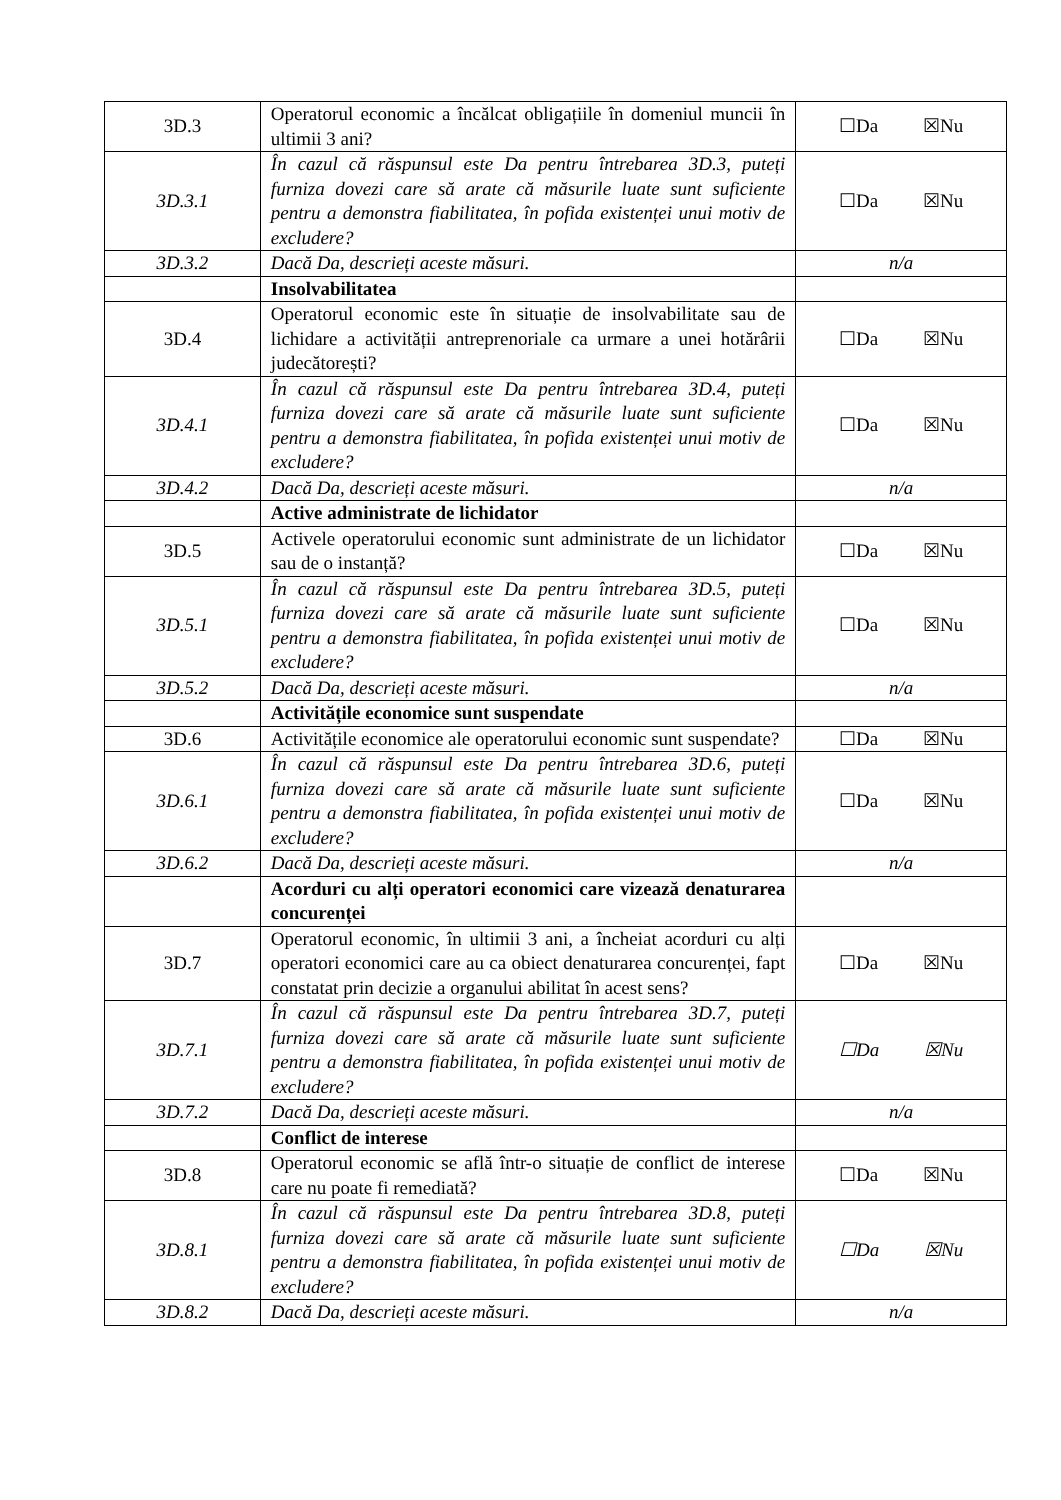| 3D.3 | Operatorul economic a încălcat obligațiile în domeniul muncii în ultimii 3 ani? | ☐Da ☒Nu |
| 3D.3.1 | În cazul că răspunsul este Da pentru întrebarea 3D.3, puteți furniza dovezi care să arate că măsurile luate sunt suficiente pentru a demonstra fiabilitatea, în pofida existenței unui motiv de excludere? | ☐Da ☒Nu |
| 3D.3.2 | Dacă Da, descrieți aceste măsuri. | n/a |
| | Insolvabilitatea | |
| 3D.4 | Operatorul economic este în situație de insolvabilitate sau de lichidare a activității antreprenoriale ca urmare a unei hotărârii judecătorești? | ☐Da ☒Nu |
| 3D.4.1 | În cazul că răspunsul este Da pentru întrebarea 3D.4, puteți furniza dovezi care să arate că măsurile luate sunt suficiente pentru a demonstra fiabilitatea, în pofida existenței unui motiv de excludere? | ☐Da ☒Nu |
| 3D.4.2 | Dacă Da, descrieți aceste măsuri. | n/a |
| | Active administrate de lichidator | |
| 3D.5 | Activele operatorului economic sunt administrate de un lichidator sau de o instanță? | ☐Da ☒Nu |
| 3D.5.1 | În cazul că răspunsul este Da pentru întrebarea 3D.5, puteți furniza dovezi care să arate că măsurile luate sunt suficiente pentru a demonstra fiabilitatea, în pofida existenței unui motiv de excludere? | ☐Da ☒Nu |
| 3D.5.2 | Dacă Da, descrieți aceste măsuri. | n/a |
| | Activitățile economice sunt suspendate | |
| 3D.6 | Activitățile economice ale operatorului economic sunt suspendate? | ☐Da ☒Nu |
| 3D.6.1 | În cazul că răspunsul este Da pentru întrebarea 3D.6, puteți furniza dovezi care să arate că măsurile luate sunt suficiente pentru a demonstra fiabilitatea, în pofida existenței unui motiv de excludere? | ☐Da ☒Nu |
| 3D.6.2 | Dacă Da, descrieți aceste măsuri. | n/a |
| | Acorduri cu alți operatori economici care vizează denaturarea concurenței | |
| 3D.7 | Operatorul economic, în ultimii 3 ani, a încheiat acorduri cu alți operatori economici care au ca obiect denaturarea concurenței, fapt constatat prin decizie a organului abilitat în acest sens? | ☐Da ☒Nu |
| 3D.7.1 | În cazul că răspunsul este Da pentru întrebarea 3D.7, puteți furniza dovezi care să arate că măsurile luate sunt suficiente pentru a demonstra fiabilitatea, în pofida existenței unui motiv de excludere? | ☐Da ☒Nu |
| 3D.7.2 | Dacă Da, descrieți aceste măsuri. | n/a |
| | Conflict de interese | |
| 3D.8 | Operatorul economic se află într-o situație de conflict de interese care nu poate fi remediată? | ☐Da ☒Nu |
| 3D.8.1 | În cazul că răspunsul este Da pentru întrebarea 3D.8, puteți furniza dovezi care să arate că măsurile luate sunt suficiente pentru a demonstra fiabilitatea, în pofida existenței unui motiv de excludere? | ☐Da ☒Nu |
| 3D.8.2 | Dacă Da, descrieți aceste măsuri. | n/a |